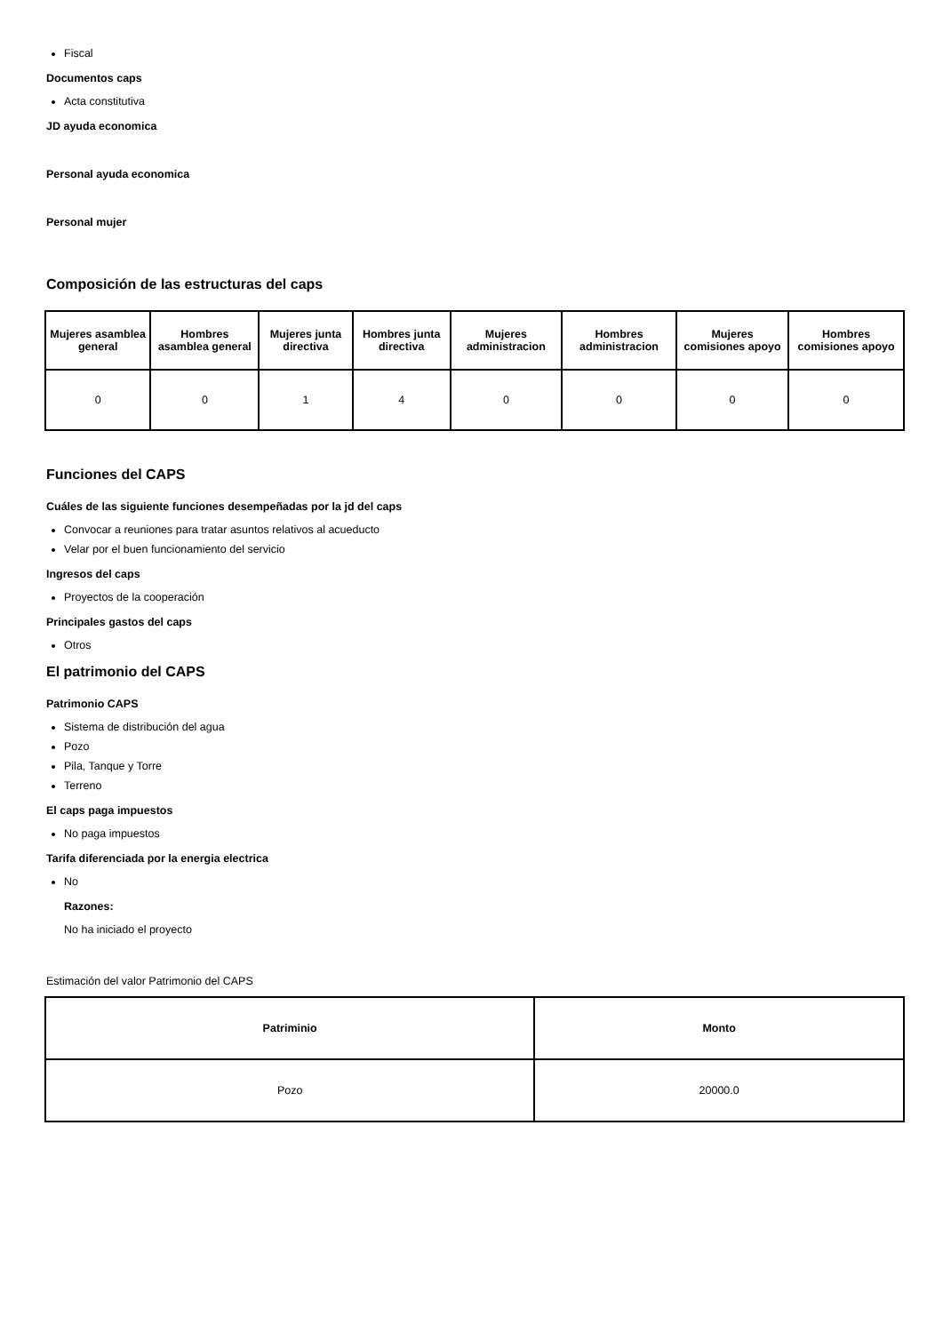Fiscal
Documentos caps
Acta constitutiva
JD ayuda economica
Personal ayuda economica
Personal mujer
Composición de las estructuras del caps
| Mujeres asamblea general | Hombres asamblea general | Mujeres junta directiva | Hombres junta directiva | Mujeres administracion | Hombres administracion | Mujeres comisiones apoyo | Hombres comisiones apoyo |
| --- | --- | --- | --- | --- | --- | --- | --- |
| 0 | 0 | 1 | 4 | 0 | 0 | 0 | 0 |
Funciones del CAPS
Cuáles de las siguiente funciones desempeñadas por la jd del caps
Convocar a reuniones para tratar asuntos relativos al acueducto
Velar por el buen funcionamiento del servicio
Ingresos del caps
Proyectos de la cooperación
Principales gastos del caps
Otros
El patrimonio del CAPS
Patrimonio CAPS
Sistema de distribución del agua
Pozo
Pila, Tanque y Torre
Terreno
El caps paga impuestos
No paga impuestos
Tarifa diferenciada por la energia electrica
No
Razones:
No ha iniciado el proyecto
Estimación del valor Patrimonio del CAPS
| Patriminio | Monto |
| --- | --- |
| Pozo | 20000.0 |